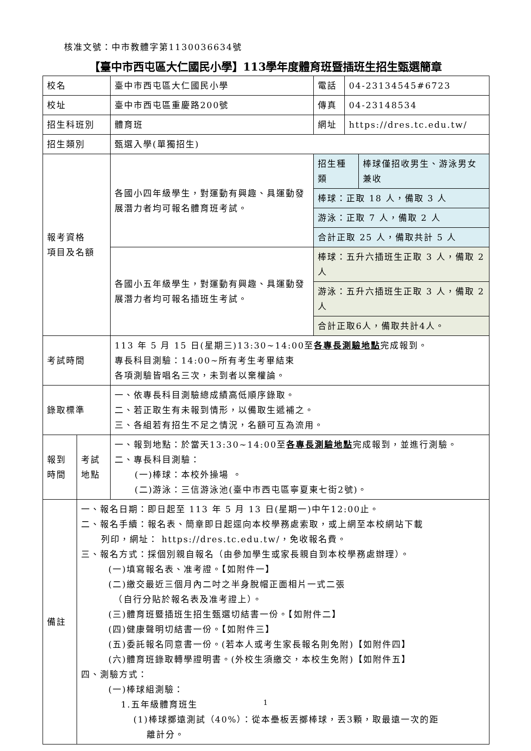核准文號：中市教體字第1130036634號
【臺中市西屯區大仁國民小學】113學年度體育班暨插班生招生甄選簡章
| 校名 | | 臺中市西屯區大仁國民小學 | 電話 | 04-23134545#6723 | |
| 校址 | | 臺中市西屯區重慶路200號 | 傳真 | 04-23148534 | |
| 招生科班別 | | 體育班 | 網址 | https://dres.tc.edu.tw/ | |
| 招生類別 | | 甄選入學(單獨招生) | | | |
| 報考資格 項目及名額 | | 各國小四年級學生，對運動有興趣、具運動發展潛力者均可報名體育班考試。 | 招生種類 | | 棒球僅招收男生、游泳男女兼收 |
| | | | 棒球：正取 18 人，備取 3 人 | | |
| | | | 游泳：正取 7 人，備取 2 人 | | |
| | | | 合計正取 25 人，備取共計 5 人 | | |
| | | 各國小五年級學生，對運動有興趣、具運動發展潛力者均可報名插班生考試。 | 棒球：五升六插班生正取 3 人，備取 2 人 | | |
| | | | 游泳：五升六插班生正取 3 人，備取 2 人 | | |
| | | | 合計正取6人，備取共計4人。 | | |
| 考試時間 | | 113 年 5 月 15 日(星期三)13:30~14:00至 各專長測驗地點 完成報到。 專長科目測驗：14:00~所有考生考畢結束 各項測驗皆唱名三次，未到者以棄權論。 | | | |
| 錄取標準 | | 一、依專長科目測驗總成績高低順序錄取。 二、若正取生有未報到情形，以備取生遞補之。 三、各組若有招生不足之情況，名額可互為流用。 | | | |
| 報到 時間 | 考試 地點 | 一、報到地點：於當天13:30~14:00至 各專長測驗地點 完成報到，並進行測驗。 二、專長科目測驗： (一)棒球：本校外操場 。 (二)游泳：三信游泳池(臺中市西屯區寧夏東七街2號)。 | | | |
| 備註 | 一、報名日期：即日起至 113 年 5 月 13 日(星期一)中午12:00止。 二、報名手續：報名表、簡章即日起逕向本校學務處索取，或上網至本校網站下載 列印，網址： https://dres.tc.edu.tw/，免收報名費。 三、報名方式：採個別親自報名（由參加學生或家長親自到本校學務處辦理）。 (一)填寫報名表、准考證。【如附件一】 (二)繳交最近三個月內二吋之半身脫帽正面相片一式二張 （自行分貼於報名表及准考證上）。 (三)體育班暨插班生招生甄選切結書一份。【如附件二】 (四)健康聲明切結書一份。【如附件三】 (五)委託報名同意書一份。(若本人或考生家長報名則免附)【如附件四】 (六)體育班錄取轉學證明書。(外校生須繳交，本校生免附)【如附件五】 四、測驗方式： (一)棒球組測驗： 1.五年級體育班生 (1)棒球擲遠測試（40%）：從本壘板丟擲棒球，丟3顆，取最遠一次的距 離計分。 | | | | |
1